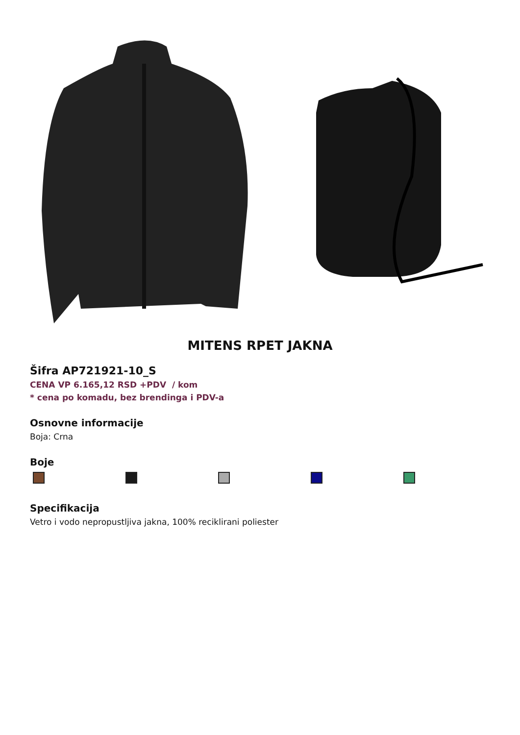MITENS RPET JAKNA
Šifra AP721921-10_S
CENA VP 6.165,12 RSD +PDV / kom
* cena po komadu, bez brendinga i PDV-a
Osnovne informacije
Boja: Crna
Boje
Specifikacija
Vetro i vodo nepropustljiva jakna, 100% reciklirani poliester